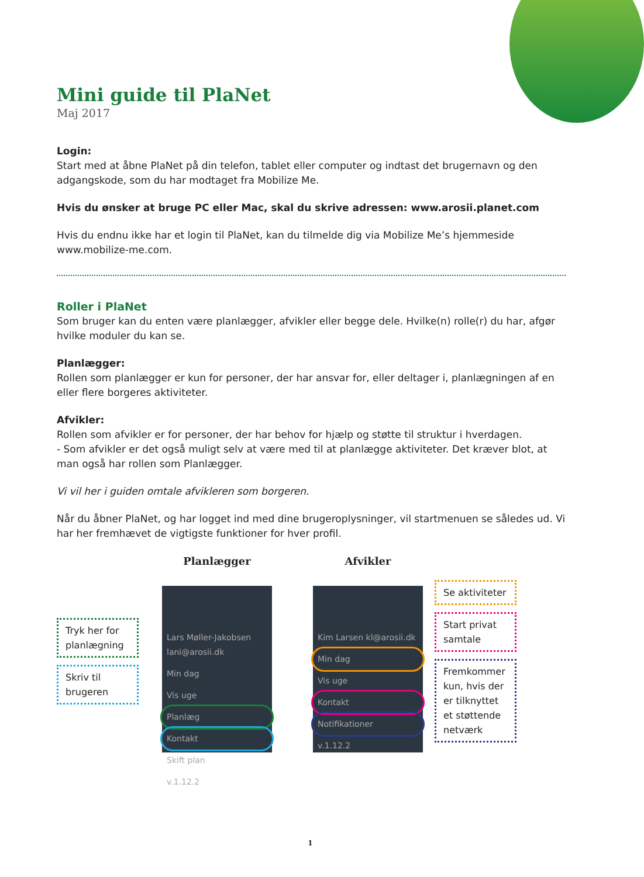Mini guide til PlaNet
Maj 2017
Login:
Start med at åbne PlaNet på din telefon, tablet eller computer og indtast det brugernavn og den adgangskode, som du har modtaget fra Mobilize Me.
Hvis du ønsker at bruge PC eller Mac, skal du skrive adressen: www.arosii.planet.com
Hvis du endnu ikke har et login til PlaNet, kan du tilmelde dig via Mobilize Me’s hjemmeside www.mobilize-me.com.
Roller i PlaNet
Som bruger kan du enten være planlægger, afvikler eller begge dele. Hvilke(n) rolle(r) du har, afgør hvilke moduler du kan se.
Planlægger:
Rollen som planlægger er kun for personer, der har ansvar for, eller deltager i, planlægningen af en eller flere borgeres aktiviteter.
Afvikler:
Rollen som afvikler er for personer, der har behov for hjælp og støtte til struktur i hverdagen.
- Som afvikler er det også muligt selv at være med til at planlægge aktiviteter. Det kræver blot, at man også har rollen som Planlægger.
Vi vil her i guiden omtale afvikleren som borgeren.
Når du åbner PlaNet, og har logget ind med dine brugeroplysninger, vil startmenuen se således ud. Vi har her fremhævet de vigtigste funktioner for hver profil.
Tryk her for planlægning
Skriv til brugeren
Planlægger
Lars Møller-Jakobsen lani@arosii.dk
Min dag
Vis uge
Planlæg
Kontakt
Skift plan
v.1.12.2
Afvikler
Kim Larsen kl@arosii.dk
Min dag
Vis uge
Kontakt
Notifikationer
v.1.12.2
Se aktiviteter
Start privat samtale
Fremkommer kun, hvis der er tilknyttet et støttende netværk
1